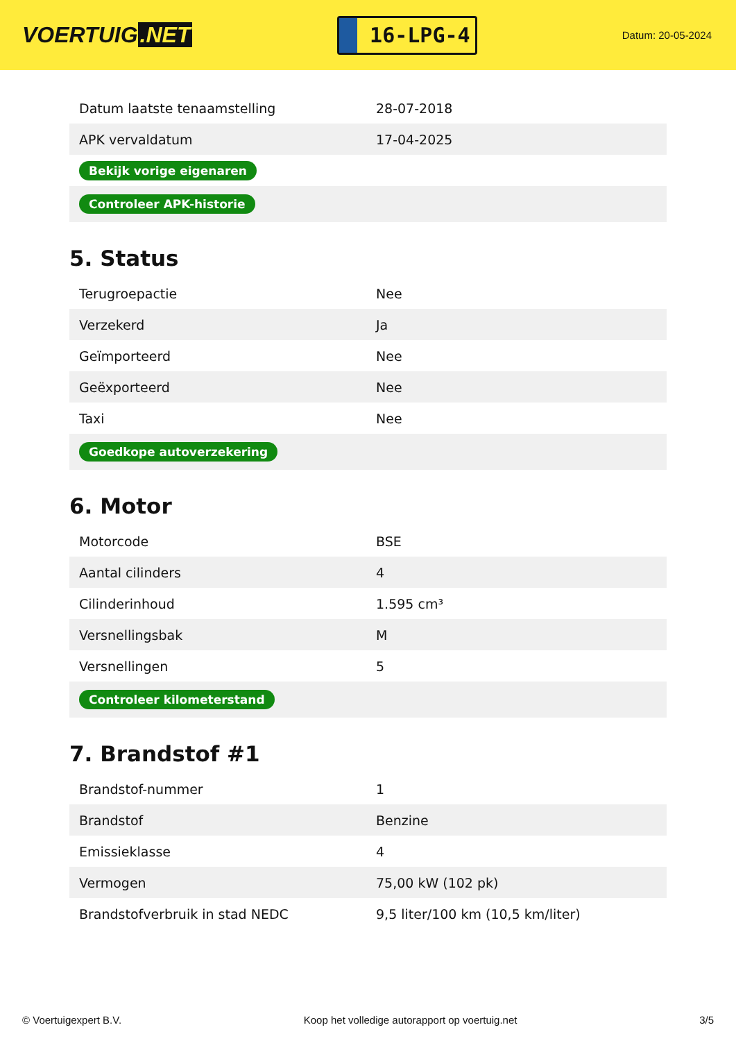VOERTUIG.NET
16-LPG-4
Datum: 20-05-2024
| Datum laatste tenaamstelling | 28-07-2018 |
| APK vervaldatum | 17-04-2025 |
| Bekijk vorige eigenaren | |
| Controleer APK-historie | |
5. Status
| Terugroepactie | Nee |
| Verzekerd | Ja |
| Geïmporteerd | Nee |
| Geëxporteerd | Nee |
| Taxi | Nee |
| Goedkope autoverzekering | |
6. Motor
| Motorcode | BSE |
| Aantal cilinders | 4 |
| Cilinderinhoud | 1.595 cm³ |
| Versnellingsbak | M |
| Versnellingen | 5 |
| Controleer kilometerstand | |
7. Brandstof #1
| Brandstof-nummer | 1 |
| Brandstof | Benzine |
| Emissieklasse | 4 |
| Vermogen | 75,00 kW (102 pk) |
| Brandstofverbruik in stad NEDC | 9,5 liter/100 km (10,5 km/liter) |
© Voertuigexpert B.V. Koop het volledige autorapport op voertuig.net 3/5